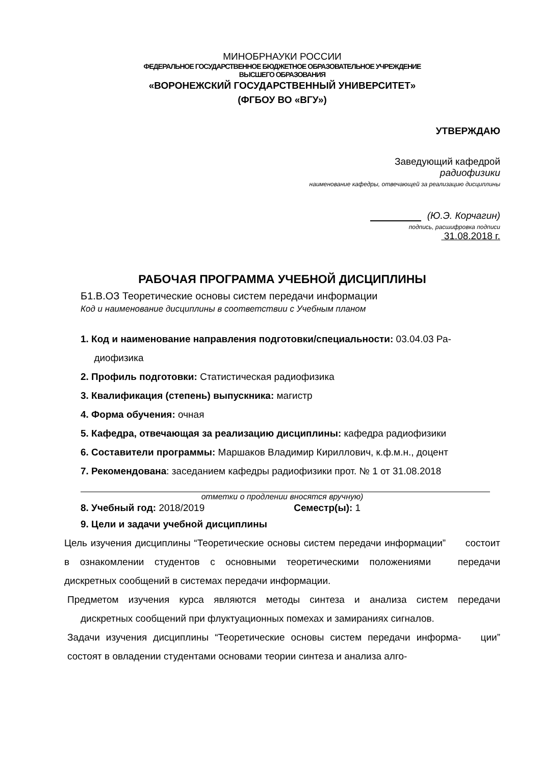МИНОБРНАУКИ РОССИИ
ФЕДЕРАЛЬНОЕ ГОСУДАРСТВЕННОЕ БЮДЖЕТНОЕ ОБРАЗОВАТЕЛЬНОЕ УЧРЕЖДЕНИЕ
ВЫСШЕГО ОБРАЗОВАНИЯ
«ВОРОНЕЖСКИЙ ГОСУДАРСТВЕННЫЙ УНИВЕРСИТЕТ»
(ФГБОУ ВО «ВГУ»)
УТВЕРЖДАЮ
Заведующий кафедрой
радиофизики
наименование кафедры, отвечающей за реализацию дисциплины
(Ю.Э. Корчагин)
подпись, расшифровка подписи
31.08.2018 г.
РАБОЧАЯ ПРОГРАММА УЧЕБНОЙ ДИСЦИПЛИНЫ
Б1.В.ОЗ Теоретические основы систем передачи информации
Код и наименование дисциплины в соответствии с Учебным планом
1. Код и наименование направления подготовки/специальности: 03.04.03 Ра-
диофизика
2. Профиль подготовки: Статистическая радиофизика
3. Квалификация (степень) выпускника: магистр
4. Форма обучения: очная
5. Кафедра, отвечающая за реализацию дисциплины: кафедра радиофизики
6. Составители программы: Маршаков Владимир Кириллович, к.ф.м.н., доцент
7. Рекомендована: заседанием кафедры радиофизики прот. № 1 от 31.08.2018
отметки о продлении вносятся вручную)
8. Учебный год: 2018/2019 Семестр(ы): 1
9. Цели и задачи учебной дисциплины
Цель изучения дисциплины “Теоретические основы систем передачи информации” состоит в ознакомлении студентов с основными теоретическими положениями передачи дискретных сообщений в системах передачи информации.
Предметом изучения курса являются методы синтеза и анализа систем передачи дискретных сообщений при флуктуационных помехах и замираниях сигналов.
Задачи изучения дисциплины “Теоретические основы систем передачи информа- ции” состоят в овладении студентами основами теории синтеза и анализа алго-